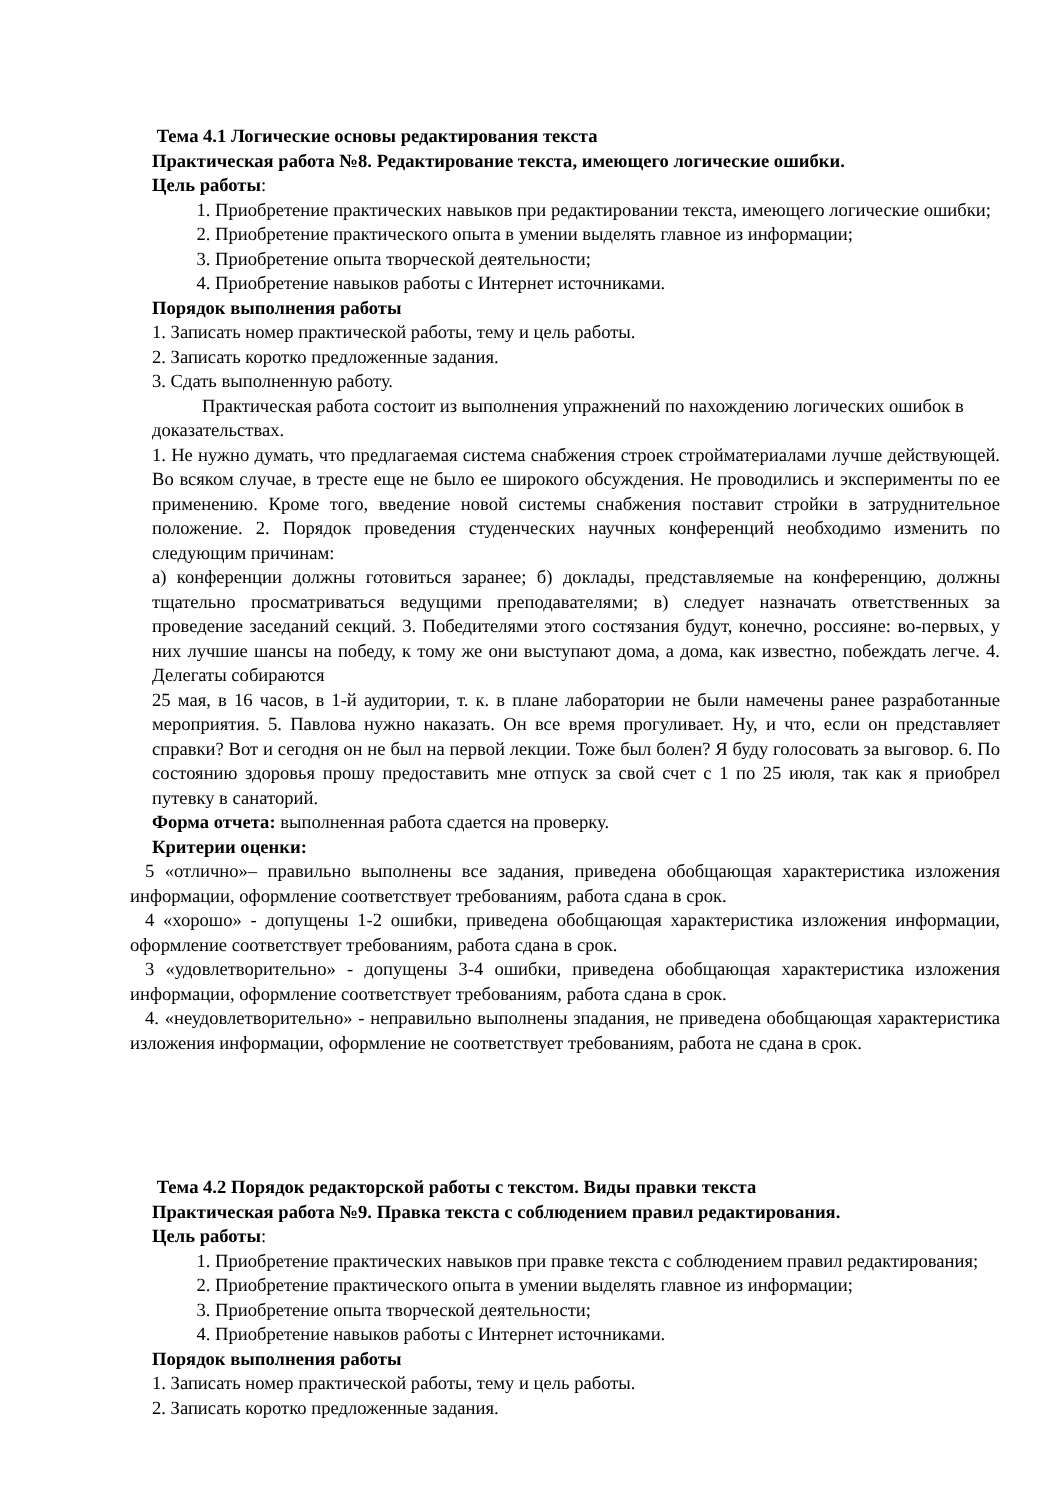Тема 4.1 Логические основы редактирования текста
Практическая работа №8. Редактирование текста, имеющего логические ошибки.
Цель работы:
1. Приобретение практических навыков при редактировании текста, имеющего логические ошибки;
2. Приобретение практического опыта в умении выделять главное из информации;
3. Приобретение опыта творческой деятельности;
4. Приобретение навыков работы с Интернет источниками.
Порядок выполнения работы
1. Записать номер практической работы, тему и цель работы.
2. Записать коротко предложенные задания.
3. Сдать выполненную работу.
Практическая работа состоит из выполнения упражнений по нахождению логических ошибок в доказательствах.
1. Не нужно думать, что предлагаемая система снабжения строек стройматериалами лучше действующей. Во всяком случае, в тресте еще не было ее широкого обсуждения. Не проводились и эксперименты по ее применению. Кроме того, введение новой системы снабжения поставит стройки в затруднительное положение. 2. Порядок проведения студенческих научных конференций необходимо изменить по следующим причинам:
а) конференции должны готовиться заранее; б) доклады, представляемые на конференцию, должны тщательно просматриваться ведущими преподавателями; в) следует назначать ответственных за проведение заседаний секций. 3. Победителями этого состязания будут, конечно, россияне: во-первых, у них лучшие шансы на победу, к тому же они выступают дома, а дома, как известно, побеждать легче. 4. Делегаты собираются
25 мая, в 16 часов, в 1-й аудитории, т. к. в плане лаборатории не были намечены ранее разработанные мероприятия. 5. Павлова нужно наказать. Он все время прогуливает. Ну, и что, если он представляет справки? Вот и сегодня он не был на первой лекции. Тоже был болен? Я буду голосовать за выговор. 6. По состоянию здоровья прошу предоставить мне отпуск за свой счет с 1 по 25 июля, так как я приобрел путевку в санаторий.
Форма отчета: выполненная работа сдается на проверку.
Критерии оценки:
5 «отлично»– правильно выполнены все задания, приведена обобщающая характеристика изложения информации, оформление соответствует требованиям, работа сдана в срок.
4 «хорошо» - допущены 1-2 ошибки, приведена обобщающая характеристика изложения информации, оформление соответствует требованиям, работа сдана в срок.
3 «удовлетворительно» - допущены 3-4 ошибки, приведена обобщающая характеристика изложения информации, оформление соответствует требованиям, работа сдана в срок.
4. «неудовлетворительно» - неправильно выполнены зпадания, не приведена обобщающая характеристика изложения информации, оформление не соответствует требованиям, работа не сдана в срок.
Тема 4.2 Порядок редакторской работы с текстом. Виды правки текста
Практическая работа №9. Правка текста с соблюдением правил редактирования.
Цель работы:
1. Приобретение практических навыков при правке текста с соблюдением правил редактирования;
2. Приобретение практического опыта в умении выделять главное из информации;
3. Приобретение опыта творческой деятельности;
4. Приобретение навыков работы с Интернет источниками.
Порядок выполнения работы
1. Записать номер практической работы, тему и цель работы.
2. Записать коротко предложенные задания.